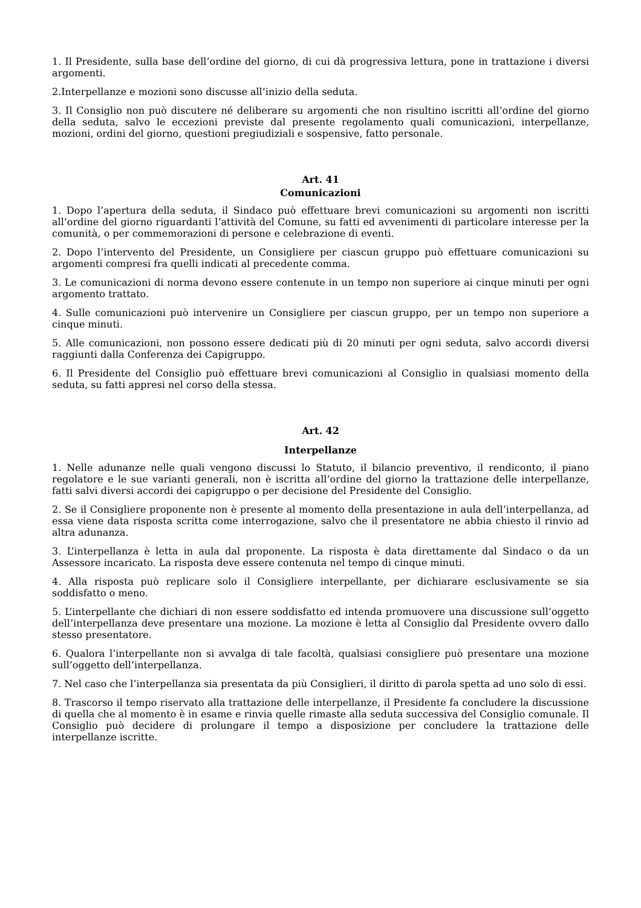1. Il Presidente, sulla base dell’ordine del giorno, di cui dà progressiva lettura, pone in trattazione i diversi argomenti.
2.Interpellanze e mozioni sono discusse all’inizio della seduta.
3. Il Consiglio non può discutere né deliberare su argomenti che non risultino iscritti all’ordine del giorno della seduta, salvo le eccezioni previste dal presente regolamento quali comunicazioni, interpellanze, mozioni, ordini del giorno, questioni pregiudiziali e sospensive, fatto personale.
Art. 41
Comunicazioni
1. Dopo l’apertura della seduta, il Sindaco può effettuare brevi comunicazioni su argomenti non iscritti all’ordine del giorno riguardanti l’attività del Comune, su fatti ed avvenimenti di particolare interesse per la comunità, o per commemorazioni di persone e celebrazione di eventi.
2. Dopo l’intervento del Presidente, un Consigliere per ciascun gruppo può effettuare comunicazioni su argomenti compresi fra quelli indicati al precedente comma.
3. Le comunicazioni di norma devono essere contenute in un tempo non superiore ai cinque minuti per ogni argomento trattato.
4. Sulle comunicazioni può intervenire un Consigliere per ciascun gruppo, per un tempo non superiore a cinque minuti.
5. Alle comunicazioni, non possono essere dedicati più di 20 minuti per ogni seduta, salvo accordi diversi raggiunti dalla Conferenza dei Capigruppo.
6. Il Presidente del Consiglio può effettuare brevi comunicazioni al Consiglio in qualsiasi momento della seduta, su fatti appresi nel corso della stessa.
Art. 42
Interpellanze
1. Nelle adunanze nelle quali vengono discussi lo Statuto, il bilancio preventivo, il rendiconto, il piano regolatore e le sue varianti generali, non è iscritta all’ordine del giorno la trattazione delle interpellanze, fatti salvi diversi accordi dei capigruppo o per decisione del Presidente del Consiglio.
2. Se il Consigliere proponente non è presente al momento della presentazione in aula dell’interpellanza, ad essa viene data risposta scritta come interrogazione, salvo che il presentatore ne abbia chiesto il rinvio ad altra adunanza.
3. L’interpellanza è letta in aula dal proponente. La risposta è data direttamente dal Sindaco o da un Assessore incaricato. La risposta deve essere contenuta nel tempo di cinque minuti.
4. Alla risposta può replicare solo il Consigliere interpellante, per dichiarare esclusivamente se sia soddisfatto o meno.
5. L’interpellante che dichiari di non essere soddisfatto ed intenda promuovere una discussione sull’oggetto dell’interpellanza deve presentare una mozione. La mozione è letta al Consiglio dal Presidente ovvero dallo stesso presentatore.
6. Qualora l’interpellante non si avvalga di tale facoltà, qualsiasi consigliere può presentare una mozione sull’oggetto dell’interpellanza.
7. Nel caso che l’interpellanza sia presentata da più Consiglieri, il diritto di parola spetta ad uno solo di essi.
8. Trascorso il tempo riservato alla trattazione delle interpellanze, il Presidente fa concludere la discussione di quella che al momento è in esame e rinvia quelle rimaste alla seduta successiva del Consiglio comunale. Il Consiglio può decidere di prolungare il tempo a disposizione per concludere la trattazione delle interpellanze iscritte.